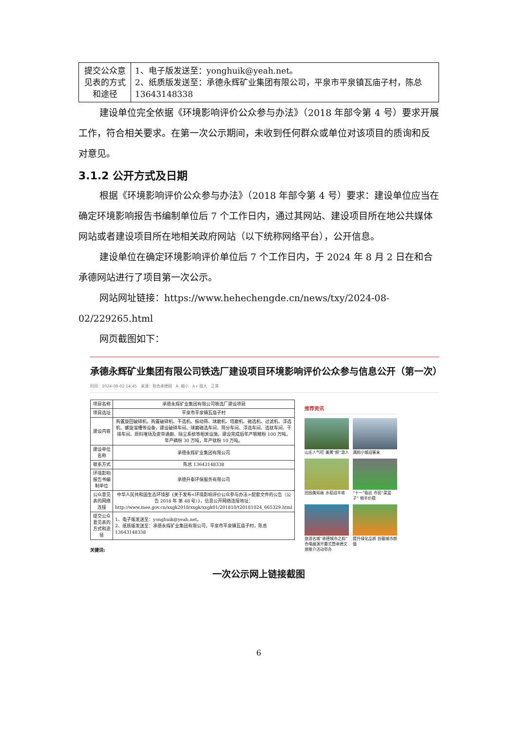| 提交公众意见表的方式和途径 | 1、电子版发送至：yonghuik@yeah.net。 2、纸质版发送至：承德永辉矿业集团有限公司，平泉市平泉镇瓦庙子村，陈总 13643148338 |
建设单位完全依据《环境影响评价公众参与办法》（2018 年部令第 4 号）要求开展工作，符合相关要求。在第一次公示期间，未收到任何群众或单位对该项目的质询和反对意见。
3.1.2 公开方式及日期
根据《环境影响评价公众参与办法》（2018 年部令第 4 号）要求：建设单位应当在确定环境影响报告书编制单位后 7 个工作日内，通过其网站、建设项目所在地公共媒体网站或者建设项目所在地相关政府网站（以下统称网络平台），公开信息。
建设单位在确定环境影响评价单位后 7 个工作日内，于 2024 年 8 月 2 日在和合承德网站进行了项目第一次公示。
网站网址链接：https://www.hehechengde.cn/news/txy/2024-08-02/229265.html
网页截图如下：
承德永辉矿业集团有限公司铁选厂建设项目环境影响评价公众参与信息公开（第一次）
时间：2024-08-02 14:45 来源：和合承德网 A- 缩小 A+ 放大 正常
| 项目名称 | 承德永辉矿业集团有限公司铁选厂建设项目 |
| 项目选址 | 平泉市平泉镇瓦庙子村 |
| 建设内容 | 购置旋回破碎机，购置破碎机、干选机、振动筛、球磨机、塔磨机、磁选机、过滤机、浮选机、螺旋溜槽等设备，建设破碎车间、球磨磁选车间、筛分车间、浮选车间、选钛车间、干排车间、原料堆场及皮带通廊、除尘系统等相关设施。建设完成后年产铁精粉 100 万吨，年产磷粉 30 万吨，年产钛粉 10 万吨。 |
| 建设单位名称 | 承德永辉矿业集团有限公司 |
| 联系方式 | 陈总 13643148338 |
| 环境影响报告书编制单位 | 承德升泰环保服务有限公司 |
| 公众意见表的网络连接 | 中华人民共和国生态环境部《关于发布<环境影响评价公众参与办法>配套文件的公告（公告 2018 年 第 48 号）》，信息公开网络连接地址：http://www.mee.gov.cn/xxgk2018/xxgk/xxgk01/201810/t20181024_665329.html |
| 提交公众意见表的方式和途径 | 1、电子版发送至：yonghuik@yeah.net。 2、纸质版发送至：承德永辉矿业集团有限公司，平泉市平泉镇瓦庙子村，陈总 13643148338 |
关键词:
推荐资讯
山庄人气旺 美景“醉”游人
满韵小城迎客来
田园美如画 水稻迎丰收
“十一”临近 市民“菜篮子” 物丰价稳
旅游名城“承德城市之韵”合唱展演开幕式暨承德文旅推介活动举办
提升绿化品质 扮靓城市颜值
一次公示网上链接截图
6